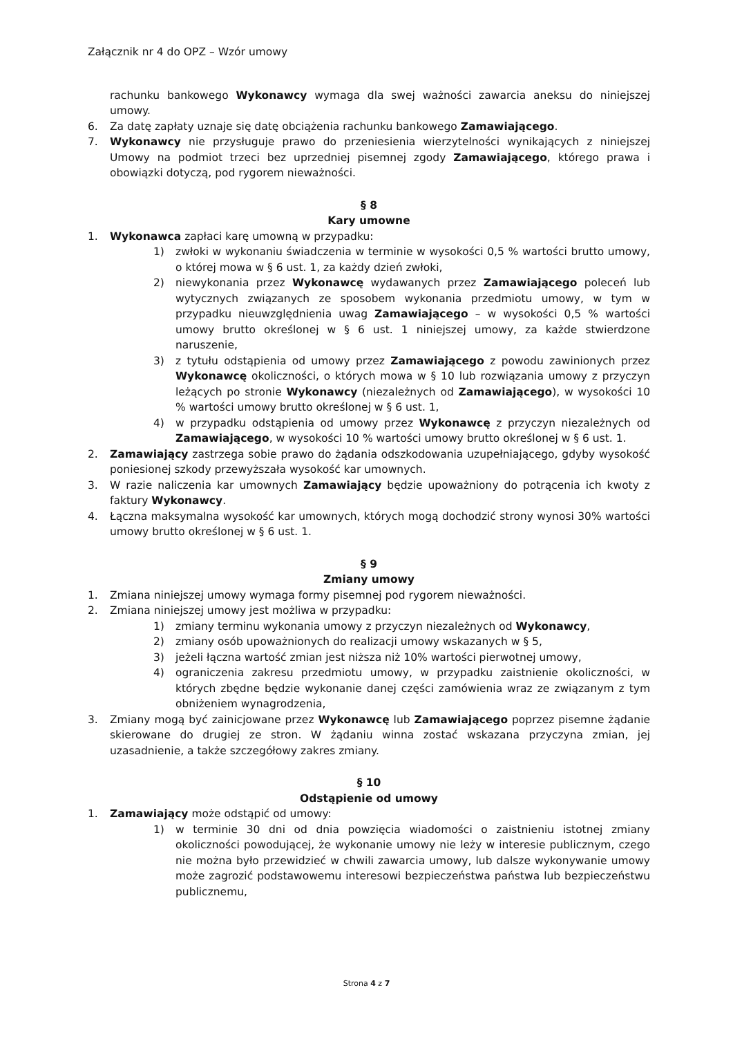Załącznik nr 4 do OPZ – Wzór umowy
rachunku bankowego Wykonawcy wymaga dla swej ważności zawarcia aneksu do niniejszej umowy.
6. Za datę zapłaty uznaje się datę obciążenia rachunku bankowego Zamawiającego.
7. Wykonawcy nie przysługuje prawo do przeniesienia wierzytelności wynikających z niniejszej Umowy na podmiot trzeci bez uprzedniej pisemnej zgody Zamawiającego, którego prawa i obowiązki dotyczą, pod rygorem nieważności.
§ 8
Kary umowne
1. Wykonawca zapłaci karę umowną w przypadku:
1) zwłoki w wykonaniu świadczenia w terminie w wysokości 0,5 % wartości brutto umowy, o której mowa w § 6 ust. 1, za każdy dzień zwłoki,
2) niewykonania przez Wykonawcę wydawanych przez Zamawiającego poleceń lub wytycznych związanych ze sposobem wykonania przedmiotu umowy, w tym w przypadku nieuwzględnienia uwag Zamawiającego – w wysokości 0,5 % wartości umowy brutto określonej w § 6 ust. 1 niniejszej umowy, za każde stwierdzone naruszenie,
3) z tytułu odstąpienia od umowy przez Zamawiającego z powodu zawinionych przez Wykonawcę okoliczności, o których mowa w § 10 lub rozwiązania umowy z przyczyn leżących po stronie Wykonawcy (niezależnych od Zamawiającego), w wysokości 10 % wartości umowy brutto określonej w § 6 ust. 1,
4) w przypadku odstąpienia od umowy przez Wykonawcę z przyczyn niezależnych od Zamawiającego, w wysokości 10 % wartości umowy brutto określonej w § 6 ust. 1.
2. Zamawiający zastrzega sobie prawo do żądania odszkodowania uzupełniającego, gdyby wysokość poniesionej szkody przewyższała wysokość kar umownych.
3. W razie naliczenia kar umownych Zamawiający będzie upoważniony do potrącenia ich kwoty z faktury Wykonawcy.
4. Łączna maksymalna wysokość kar umownych, których mogą dochodzić strony wynosi 30% wartości umowy brutto określonej w § 6 ust. 1.
§ 9
Zmiany umowy
1. Zmiana niniejszej umowy wymaga formy pisemnej pod rygorem nieważności.
2. Zmiana niniejszej umowy jest możliwa w przypadku:
1) zmiany terminu wykonania umowy z przyczyn niezależnych od Wykonawcy,
2) zmiany osób upoważnionych do realizacji umowy wskazanych w § 5,
3) jeżeli łączna wartość zmian jest niższa niż 10% wartości pierwotnej umowy,
4) ograniczenia zakresu przedmiotu umowy, w przypadku zaistnienie okoliczności, w których zbędne będzie wykonanie danej części zamówienia wraz ze związanym z tym obniżeniem wynagrodzenia,
3. Zmiany mogą być zainicjowane przez Wykonawcę lub Zamawiającego poprzez pisemne żądanie skierowane do drugiej ze stron. W żądaniu winna zostać wskazana przyczyna zmian, jej uzasadnienie, a także szczegółowy zakres zmiany.
§ 10
Odstąpienie od umowy
1. Zamawiający może odstąpić od umowy:
1) w terminie 30 dni od dnia powzięcia wiadomości o zaistnieniu istotnej zmiany okoliczności powodującej, że wykonanie umowy nie leży w interesie publicznym, czego nie można było przewidzieć w chwili zawarcia umowy, lub dalsze wykonywanie umowy może zagrozić podstawowemu interesowi bezpieczeństwa państwa lub bezpieczeństwu publicznemu,
Strona 4 z 7